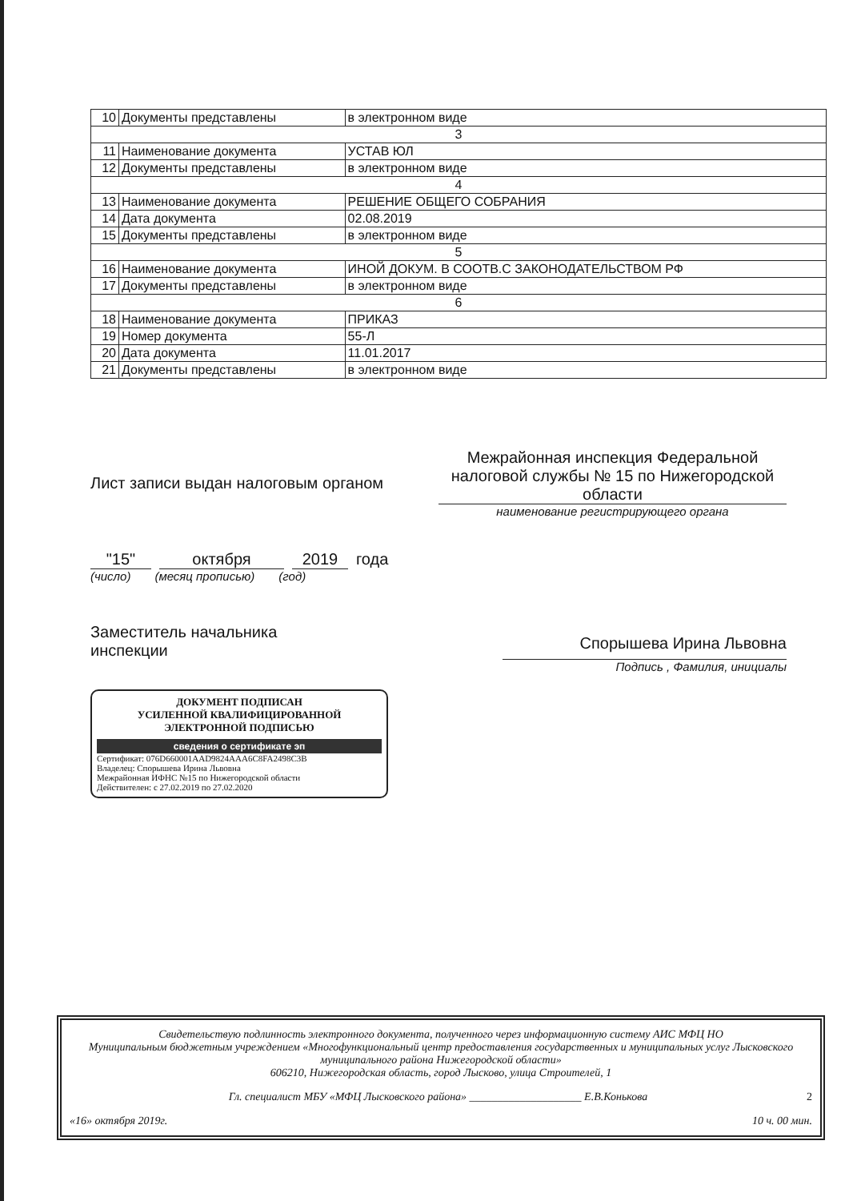| 10 | Документы представлены | в электронном виде |
| 3 | | |
| 11 | Наименование документа | УСТАВ ЮЛ |
| 12 | Документы представлены | в электронном виде |
| 4 | | |
| 13 | Наименование документа | РЕШЕНИЕ ОБЩЕГО СОБРАНИЯ |
| 14 | Дата документа | 02.08.2019 |
| 15 | Документы представлены | в электронном виде |
| 5 | | |
| 16 | Наименование документа | ИНОЙ ДОКУМ. В СООТВ.С ЗАКОНОДАТЕЛЬСТВОМ РФ |
| 17 | Документы представлены | в электронном виде |
| 6 | | |
| 18 | Наименование документа | ПРИКАЗ |
| 19 | Номер документа | 55-Л |
| 20 | Дата документа | 11.01.2017 |
| 21 | Документы представлены | в электронном виде |
Лист записи выдан налоговым органом
Межрайонная инспекция Федеральной налоговой службы № 15 по Нижегородской области
наименование регистрирующего органа
"15" октября 2019 года
(число) (месяц прописью) (год)
Заместитель начальника
инспекции
Спорышева Ирина Львовна
Подпись , Фамилия, инициалы
ДОКУМЕНТ ПОДПИСАН
УСИЛЕННОЙ КВАЛИФИЦИРОВАННОЙ
ЭЛЕКТРОННОЙ ПОДПИСЬЮ
сведения о сертификате эп
Сертификат: 076D660001AAD9824AAA6C8FA2498C3B
Владелец: Спорышева Ирина Львовна
Межрайонная ИФНС №15 по Нижегородской области
Действителен: с 27.02.2019 по 27.02.2020
Свидетельствую подлинность электронного документа, полученного через информационную систему АИС МФЦ НО
Муниципальным бюджетным учреждением «Многофункциональный центр предоставления государственных и муниципальных услуг Лысковского муниципального района Нижегородской области»
606210, Нижегородская область, город Лысково, улица Строителей, 1
Гл. специалист МБУ «МФЦ Лысковского района» ____________________ Е.В.Конькова 2
«16» октября 2019г. 10 ч. 00 мин.